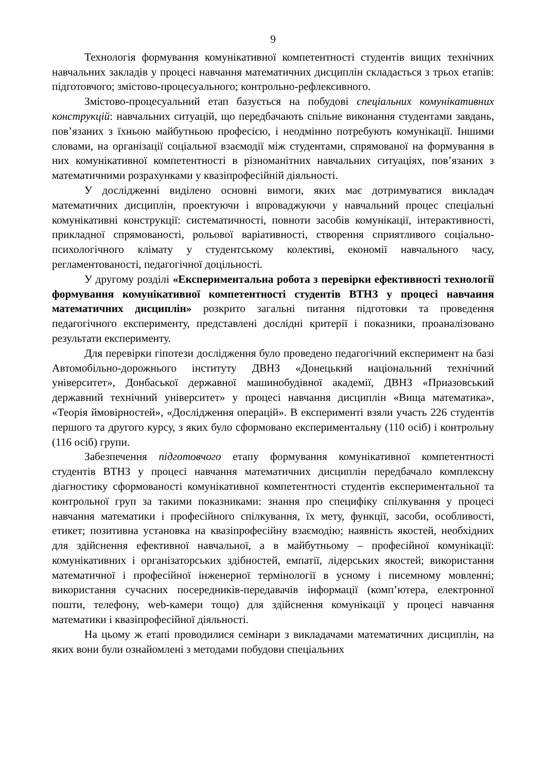9
Технологія формування комунікативної компетентності студентів вищих технічних навчальних закладів у процесі навчання математичних дисциплін складається з трьох етапів: підготовчого; змістово-процесуального; контрольно-рефлексивного.
Змістово-процесуальний етап базується на побудові спеціальних комунікативних конструкцій: навчальних ситуацій, що передбачають спільне виконання студентами завдань, пов’язаних з їхньою майбутньою професією, і неодмінно потребують комунікації. Іншими словами, на організації соціальної взаємодії між студентами, спрямованої на формування в них комунікативної компетентності в різноманітних навчальних ситуаціях, пов’язаних з математичними розрахунками у квазіпрофесійній діяльності.
У дослідженні виділено основні вимоги, яких має дотримуватися викладач математичних дисциплін, проектуючи і впроваджуючи у навчальний процес спеціальні комунікативні конструкції: систематичності, повноти засобів комунікації, інтерактивності, прикладної спрямованості, рольової варіативності, створення сприятливого соціально-психологічного клімату у студентському колективі, економії навчального часу, регламентованості, педагогічної доцільності.
У другому розділі «Експериментальна робота з перевірки ефективності технології формування комунікативної компетентності студентів ВТНЗ у процесі навчання математичних дисциплін» розкрито загальні питання підготовки та проведення педагогічного експерименту, представлені дослідні критерії і показники, проаналізовано результати експерименту.
Для перевірки гіпотези дослідження було проведено педагогічний експеримент на базі Автомобільно-дорожнього інституту ДВНЗ «Донецький національний технічний університет», Донбаської державної машинобудівної академії, ДВНЗ «Приазовський державний технічний університет» у процесі навчання дисциплін «Вища математика», «Теорія ймовірностей», «Дослідження операцій». В експерименті взяли участь 226 студентів першого та другого курсу, з яких було сформовано експериментальну (110 осіб) і контрольну (116 осіб) групи.
Забезпечення підготовчого етапу формування комунікативної компетентності студентів ВТНЗ у процесі навчання математичних дисциплін передбачало комплексну діагностику сформованості комунікативної компетентності студентів експериментальної та контрольної груп за такими показниками: знання про специфіку спілкування у процесі навчання математики і професійного спілкування, їх мету, функції, засоби, особливості, етикет; позитивна установка на квазіпрофесійну взаємодію; наявність якостей, необхідних для здійснення ефективної навчальної, а в майбутньому – професійної комунікації: комунікативних і організаторських здібностей, емпатії, лідерських якостей; використання математичної і професійної інженерної термінології в усному і писемному мовленні; використання сучасних посередників-передавачів інформації (комп’ютера, електронної пошти, телефону, web-камери тощо) для здійснення комунікації у процесі навчання математики і квазіпрофесійної діяльності.
На цьому ж етапі проводилися семінари з викладачами математичних дисциплін, на яких вони були ознайомлені з методами побудови спеціальних